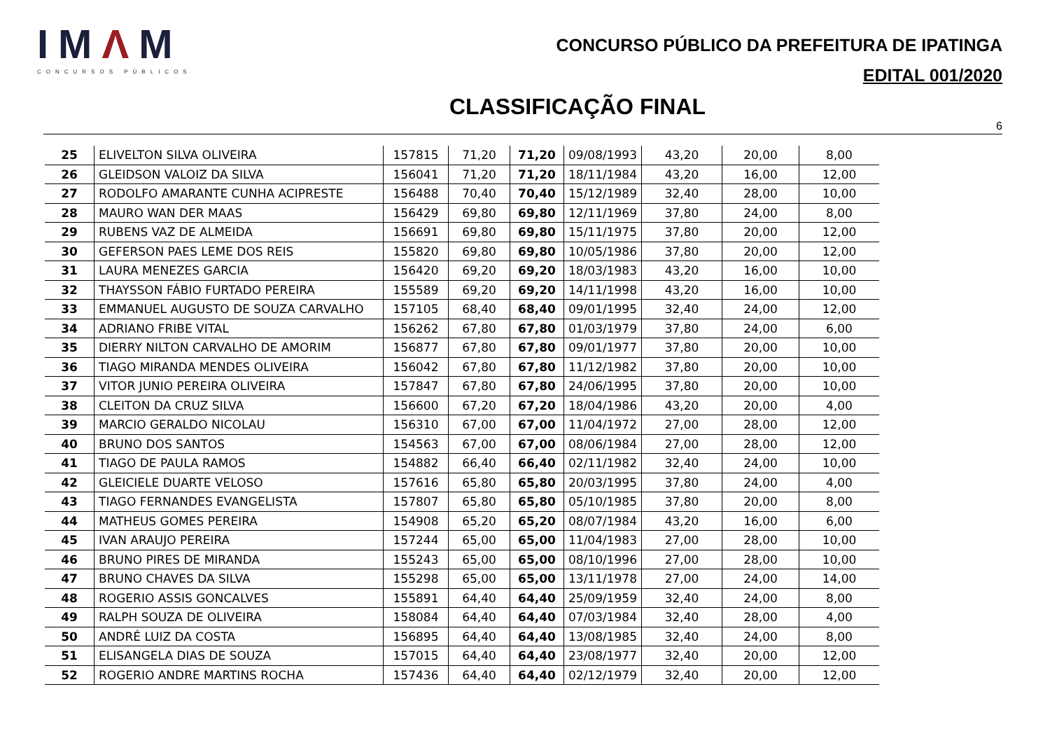IMΛM
CONCURSOS PÚBLICOS
CONCURSO PÚBLICO DA PREFEITURA DE IPATINGA
EDITAL 001/2020
CLASSIFICAÇÃO FINAL
6
| 25 | ELIVELTON SILVA OLIVEIRA | 157815 | 71,20 | 71,20 | 09/08/1993 | 43,20 | 20,00 | 8,00 |
| 26 | GLEIDSON VALOIZ DA SILVA | 156041 | 71,20 | 71,20 | 18/11/1984 | 43,20 | 16,00 | 12,00 |
| 27 | RODOLFO AMARANTE CUNHA ACIPRESTE | 156488 | 70,40 | 70,40 | 15/12/1989 | 32,40 | 28,00 | 10,00 |
| 28 | MAURO WAN DER MAAS | 156429 | 69,80 | 69,80 | 12/11/1969 | 37,80 | 24,00 | 8,00 |
| 29 | RUBENS VAZ DE ALMEIDA | 156691 | 69,80 | 69,80 | 15/11/1975 | 37,80 | 20,00 | 12,00 |
| 30 | GEFERSON PAES LEME DOS REIS | 155820 | 69,80 | 69,80 | 10/05/1986 | 37,80 | 20,00 | 12,00 |
| 31 | LAURA MENEZES GARCIA | 156420 | 69,20 | 69,20 | 18/03/1983 | 43,20 | 16,00 | 10,00 |
| 32 | THAYSSON FÁBIO FURTADO PEREIRA | 155589 | 69,20 | 69,20 | 14/11/1998 | 43,20 | 16,00 | 10,00 |
| 33 | EMMANUEL AUGUSTO DE SOUZA CARVALHO | 157105 | 68,40 | 68,40 | 09/01/1995 | 32,40 | 24,00 | 12,00 |
| 34 | ADRIANO FRIBE VITAL | 156262 | 67,80 | 67,80 | 01/03/1979 | 37,80 | 24,00 | 6,00 |
| 35 | DIERRY NILTON CARVALHO DE AMORIM | 156877 | 67,80 | 67,80 | 09/01/1977 | 37,80 | 20,00 | 10,00 |
| 36 | TIAGO MIRANDA MENDES OLIVEIRA | 156042 | 67,80 | 67,80 | 11/12/1982 | 37,80 | 20,00 | 10,00 |
| 37 | VITOR JUNIO PEREIRA OLIVEIRA | 157847 | 67,80 | 67,80 | 24/06/1995 | 37,80 | 20,00 | 10,00 |
| 38 | CLEITON DA CRUZ SILVA | 156600 | 67,20 | 67,20 | 18/04/1986 | 43,20 | 20,00 | 4,00 |
| 39 | MARCIO GERALDO NICOLAU | 156310 | 67,00 | 67,00 | 11/04/1972 | 27,00 | 28,00 | 12,00 |
| 40 | BRUNO DOS SANTOS | 154563 | 67,00 | 67,00 | 08/06/1984 | 27,00 | 28,00 | 12,00 |
| 41 | TIAGO DE PAULA RAMOS | 154882 | 66,40 | 66,40 | 02/11/1982 | 32,40 | 24,00 | 10,00 |
| 42 | GLEICIELE DUARTE VELOSO | 157616 | 65,80 | 65,80 | 20/03/1995 | 37,80 | 24,00 | 4,00 |
| 43 | TIAGO FERNANDES EVANGELISTA | 157807 | 65,80 | 65,80 | 05/10/1985 | 37,80 | 20,00 | 8,00 |
| 44 | MATHEUS GOMES PEREIRA | 154908 | 65,20 | 65,20 | 08/07/1984 | 43,20 | 16,00 | 6,00 |
| 45 | IVAN ARAUJO PEREIRA | 157244 | 65,00 | 65,00 | 11/04/1983 | 27,00 | 28,00 | 10,00 |
| 46 | BRUNO PIRES DE MIRANDA | 155243 | 65,00 | 65,00 | 08/10/1996 | 27,00 | 28,00 | 10,00 |
| 47 | BRUNO CHAVES DA SILVA | 155298 | 65,00 | 65,00 | 13/11/1978 | 27,00 | 24,00 | 14,00 |
| 48 | ROGERIO ASSIS GONCALVES | 155891 | 64,40 | 64,40 | 25/09/1959 | 32,40 | 24,00 | 8,00 |
| 49 | RALPH SOUZA DE OLIVEIRA | 158084 | 64,40 | 64,40 | 07/03/1984 | 32,40 | 28,00 | 4,00 |
| 50 | ANDRÉ LUIZ DA COSTA | 156895 | 64,40 | 64,40 | 13/08/1985 | 32,40 | 24,00 | 8,00 |
| 51 | ELISANGELA DIAS DE SOUZA | 157015 | 64,40 | 64,40 | 23/08/1977 | 32,40 | 20,00 | 12,00 |
| 52 | ROGERIO ANDRE MARTINS ROCHA | 157436 | 64,40 | 64,40 | 02/12/1979 | 32,40 | 20,00 | 12,00 |